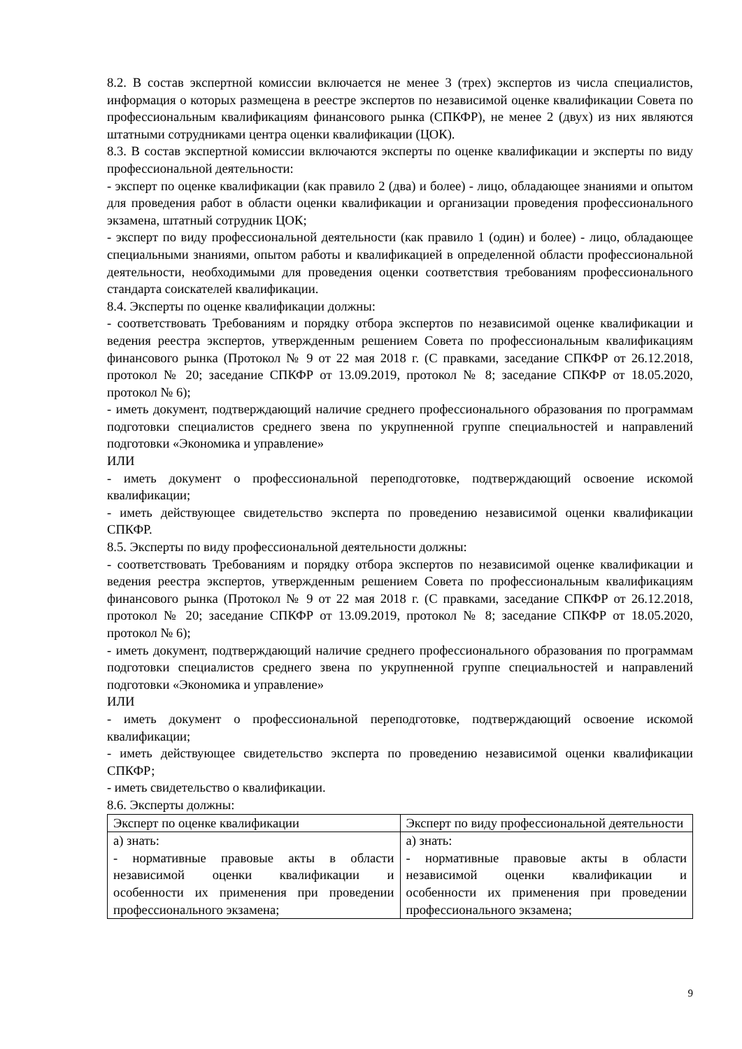8.2. В состав экспертной комиссии включается не менее 3 (трех) экспертов из числа специалистов, информация о которых размещена в реестре экспертов по независимой оценке квалификации Совета по профессиональным квалификациям финансового рынка (СПКФР), не менее 2 (двух) из них являются штатными сотрудниками центра оценки квалификации (ЦОК).
8.3. В состав экспертной комиссии включаются эксперты по оценке квалификации и эксперты по виду профессиональной деятельности:
- эксперт по оценке квалификации (как правило 2 (два) и более) - лицо, обладающее знаниями и опытом для проведения работ в области оценки квалификации и организации проведения профессионального экзамена, штатный сотрудник ЦОК;
- эксперт по виду профессиональной деятельности (как правило 1 (один) и более) - лицо, обладающее специальными знаниями, опытом работы и квалификацией в определенной области профессиональной деятельности, необходимыми для проведения оценки соответствия требованиям профессионального стандарта соискателей квалификации.
8.4. Эксперты по оценке квалификации должны:
- соответствовать Требованиям и порядку отбора экспертов по независимой оценке квалификации и ведения реестра экспертов, утвержденным решением Совета по профессиональным квалификациям финансового рынка (Протокол № 9 от 22 мая 2018 г. (С правками, заседание СПКФР от 26.12.2018, протокол № 20; заседание СПКФР от 13.09.2019, протокол № 8; заседание СПКФР от 18.05.2020, протокол № 6);
- иметь документ, подтверждающий наличие среднего профессионального образования по программам подготовки специалистов среднего звена по укрупненной группе специальностей и направлений подготовки «Экономика и управление»
ИЛИ
- иметь документ о профессиональной переподготовке, подтверждающий освоение искомой квалификации;
- иметь действующее свидетельство эксперта по проведению независимой оценки квалификации СПКФР.
8.5. Эксперты по виду профессиональной деятельности должны:
- соответствовать Требованиям и порядку отбора экспертов по независимой оценке квалификации и ведения реестра экспертов, утвержденным решением Совета по профессиональным квалификациям финансового рынка (Протокол № 9 от 22 мая 2018 г. (С правками, заседание СПКФР от 26.12.2018, протокол № 20; заседание СПКФР от 13.09.2019, протокол № 8; заседание СПКФР от 18.05.2020, протокол № 6);
- иметь документ, подтверждающий наличие среднего профессионального образования по программам подготовки специалистов среднего звена по укрупненной группе специальностей и направлений подготовки «Экономика и управление»
ИЛИ
- иметь документ о профессиональной переподготовке, подтверждающий освоение искомой квалификации;
- иметь действующее свидетельство эксперта по проведению независимой оценки квалификации СПКФР;
- иметь свидетельство о квалификации.
8.6. Эксперты должны:
| Эксперт по оценке квалификации | Эксперт по виду профессиональной деятельности |
| а) знать: - нормативные правовые акты в области независимой оценки квалификации и особенности их применения при проведении профессионального экзамена; | а) знать: - нормативные правовые акты в области независимой оценки квалификации и особенности их применения при проведении профессионального экзамена; |
9